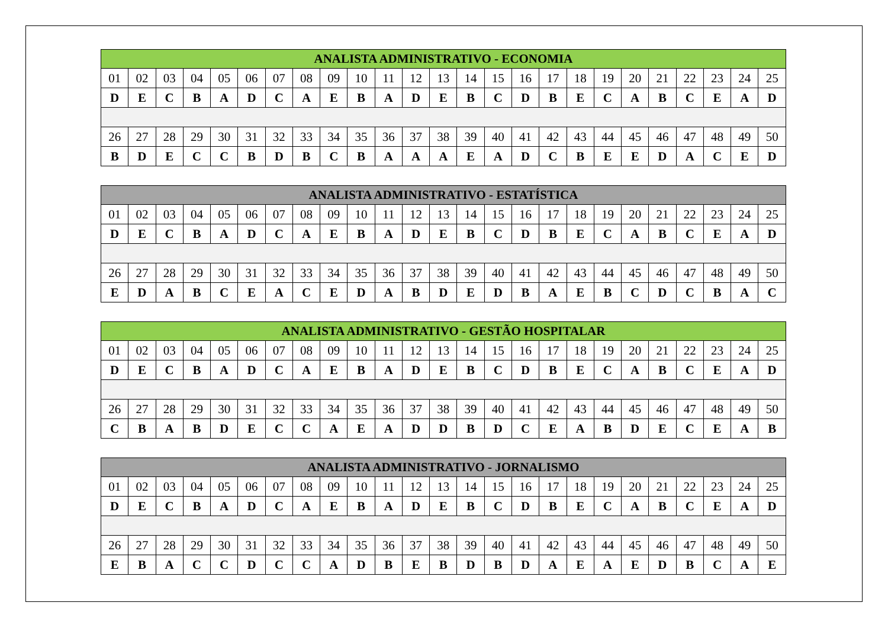| ANALISTA ADMINISTRATIVO - ECONOMIA | | | | | | | | | | | | | | | | | | | | | | | | |
| --- | --- | --- | --- | --- | --- | --- | --- | --- | --- | --- | --- | --- | --- | --- | --- | --- | --- | --- | --- | --- | --- | --- | --- | --- |
| 01 | 02 | 03 | 04 | 05 | 06 | 07 | 08 | 09 | 10 | 11 | 12 | 13 | 14 | 15 | 16 | 17 | 18 | 19 | 20 | 21 | 22 | 23 | 24 | 25 |
| D | E | C | B | A | D | C | A | E | B | A | D | E | B | C | D | B | E | C | A | B | C | E | A | D |
| 26 | 27 | 28 | 29 | 30 | 31 | 32 | 33 | 34 | 35 | 36 | 37 | 38 | 39 | 40 | 41 | 42 | 43 | 44 | 45 | 46 | 47 | 48 | 49 | 50 |
| B | D | E | C | C | B | D | B | C | B | A | A | A | E | A | D | C | B | E | E | D | A | C | E | D |
| ANALISTA ADMINISTRATIVO - ESTATÍSTICA | | | | | | | | | | | | | | | | | | | | | | | | |
| --- | --- | --- | --- | --- | --- | --- | --- | --- | --- | --- | --- | --- | --- | --- | --- | --- | --- | --- | --- | --- | --- | --- | --- | --- |
| 01 | 02 | 03 | 04 | 05 | 06 | 07 | 08 | 09 | 10 | 11 | 12 | 13 | 14 | 15 | 16 | 17 | 18 | 19 | 20 | 21 | 22 | 23 | 24 | 25 |
| D | E | C | B | A | D | C | A | E | B | A | D | E | B | C | D | B | E | C | A | B | C | E | A | D |
| 26 | 27 | 28 | 29 | 30 | 31 | 32 | 33 | 34 | 35 | 36 | 37 | 38 | 39 | 40 | 41 | 42 | 43 | 44 | 45 | 46 | 47 | 48 | 49 | 50 |
| E | D | A | B | C | E | A | C | E | D | A | B | D | E | D | B | A | E | B | C | D | C | B | A | C |
| ANALISTA ADMINISTRATIVO - GESTÃO HOSPITALAR | | | | | | | | | | | | | | | | | | | | | | | | |
| --- | --- | --- | --- | --- | --- | --- | --- | --- | --- | --- | --- | --- | --- | --- | --- | --- | --- | --- | --- | --- | --- | --- | --- | --- |
| 01 | 02 | 03 | 04 | 05 | 06 | 07 | 08 | 09 | 10 | 11 | 12 | 13 | 14 | 15 | 16 | 17 | 18 | 19 | 20 | 21 | 22 | 23 | 24 | 25 |
| D | E | C | B | A | D | C | A | E | B | A | D | E | B | C | D | B | E | C | A | B | C | E | A | D |
| 26 | 27 | 28 | 29 | 30 | 31 | 32 | 33 | 34 | 35 | 36 | 37 | 38 | 39 | 40 | 41 | 42 | 43 | 44 | 45 | 46 | 47 | 48 | 49 | 50 |
| C | B | A | B | D | E | C | C | A | E | A | D | D | B | D | C | E | A | B | D | E | C | E | A | B |
| ANALISTA ADMINISTRATIVO - JORNALISMO | | | | | | | | | | | | | | | | | | | | | | | | |
| --- | --- | --- | --- | --- | --- | --- | --- | --- | --- | --- | --- | --- | --- | --- | --- | --- | --- | --- | --- | --- | --- | --- | --- | --- |
| 01 | 02 | 03 | 04 | 05 | 06 | 07 | 08 | 09 | 10 | 11 | 12 | 13 | 14 | 15 | 16 | 17 | 18 | 19 | 20 | 21 | 22 | 23 | 24 | 25 |
| D | E | C | B | A | D | C | A | E | B | A | D | E | B | C | D | B | E | C | A | B | C | E | A | D |
| 26 | 27 | 28 | 29 | 30 | 31 | 32 | 33 | 34 | 35 | 36 | 37 | 38 | 39 | 40 | 41 | 42 | 43 | 44 | 45 | 46 | 47 | 48 | 49 | 50 |
| E | B | A | C | C | D | C | C | A | D | B | E | B | D | B | D | A | E | A | E | D | B | C | A | E |